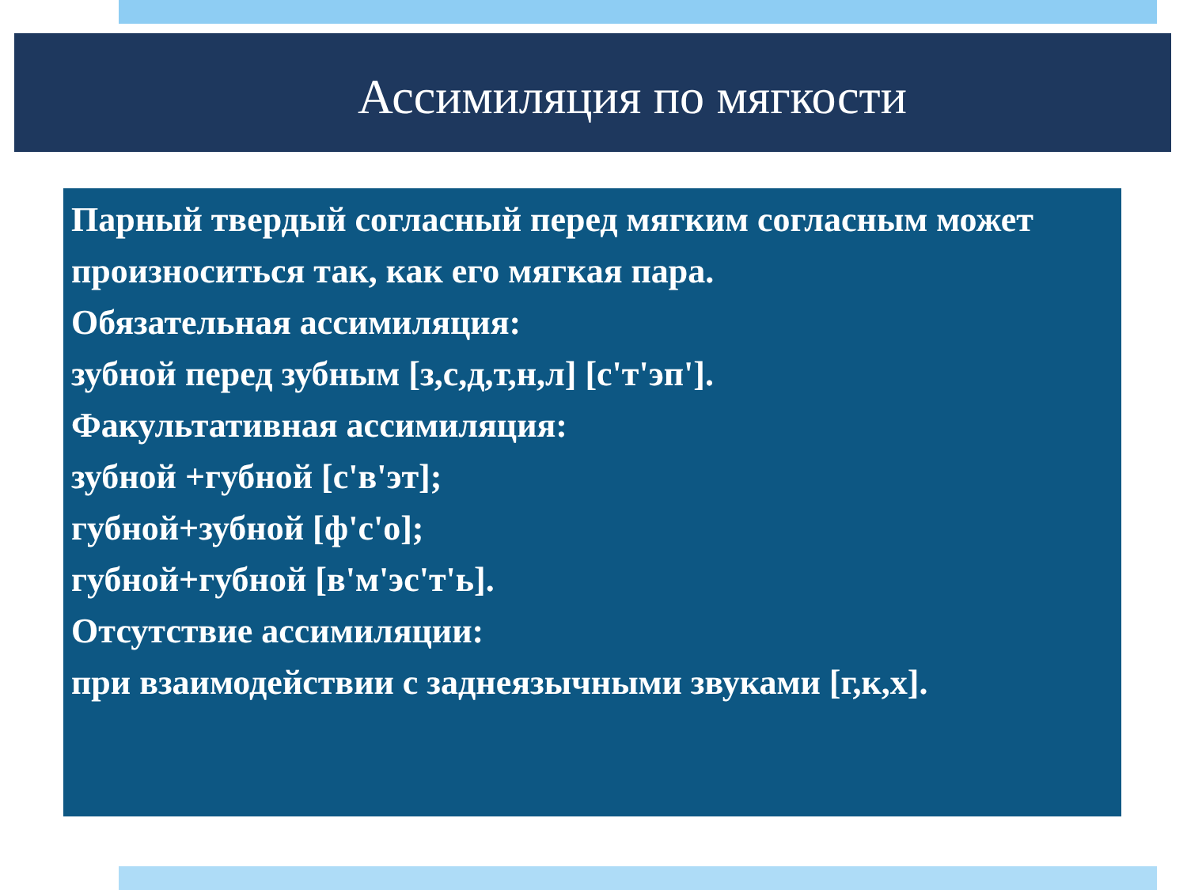Ассимиляция по мягкости
Парный твердый согласный перед мягким согласным может произноситься так, как его мягкая пара.
Обязательная ассимиляция:
зубной перед зубным [з,с,д,т,н,л] [с'т'эп'].
Факультативная ассимиляция:
зубной +губной [с'в'эт];
губной+зубной [ф'с'о];
губной+губной [в'м'эс'т'ь].
Отсутствие ассимиляции:
при взаимодействии с заднеязычными звуками [г,к,х].